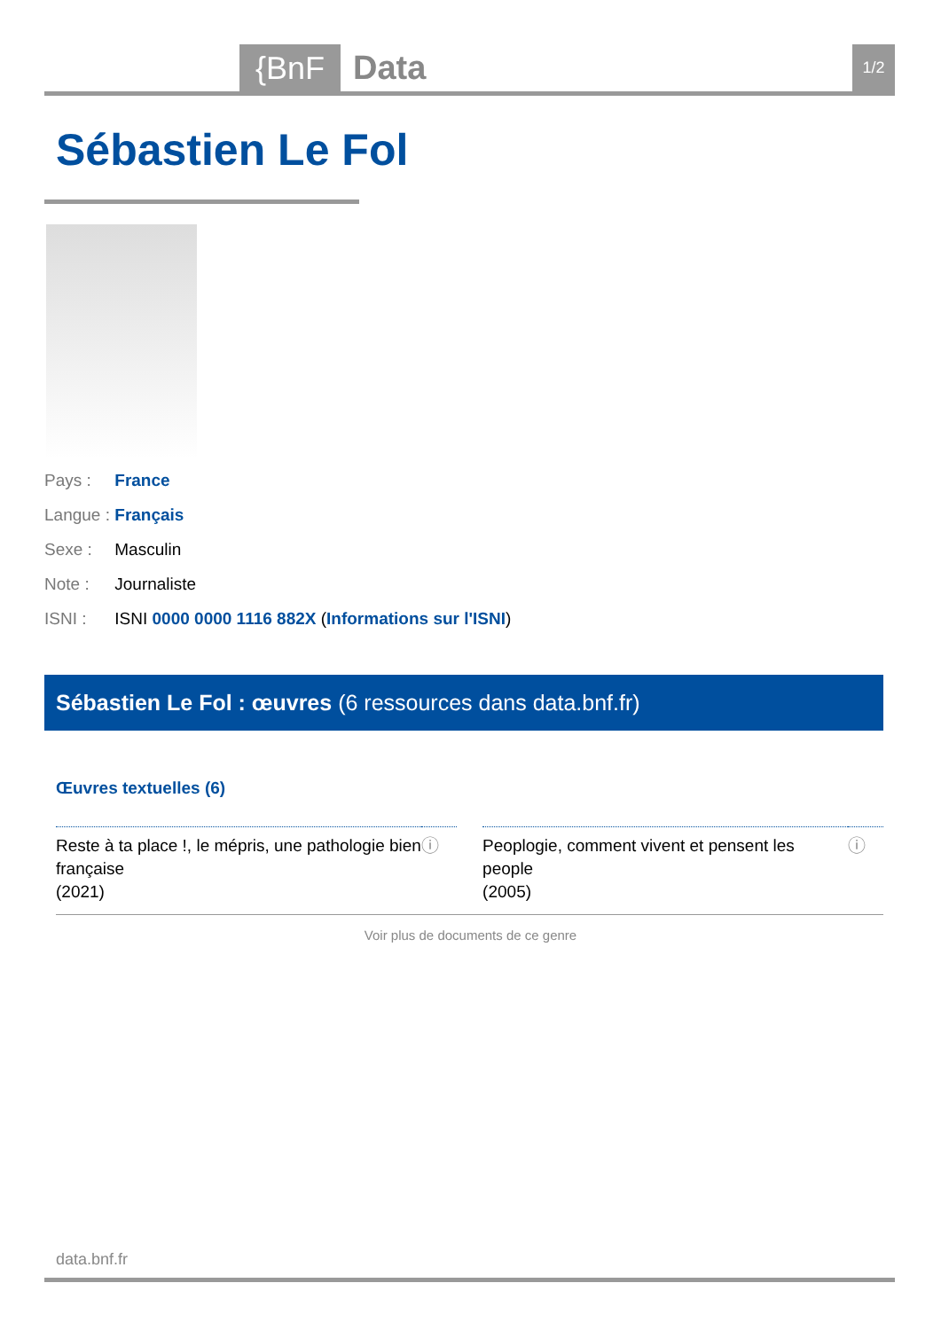{BnF Data 1/2
Sébastien Le Fol
Pays : France
Langue : Français
Sexe : Masculin
Note : Journaliste
ISNI : ISNI 0000 0000 1116 882X (Informations sur l'ISNI)
Sébastien Le Fol : œuvres (6 ressources dans data.bnf.fr)
Œuvres textuelles (6)
| Reste à ta place !, le mépris, une pathologie bien française (2021) | ⓘ | | Peoplogie, comment vivent et pensent les people (2005) | ⓘ |
Voir plus de documents de ce genre
data.bnf.fr